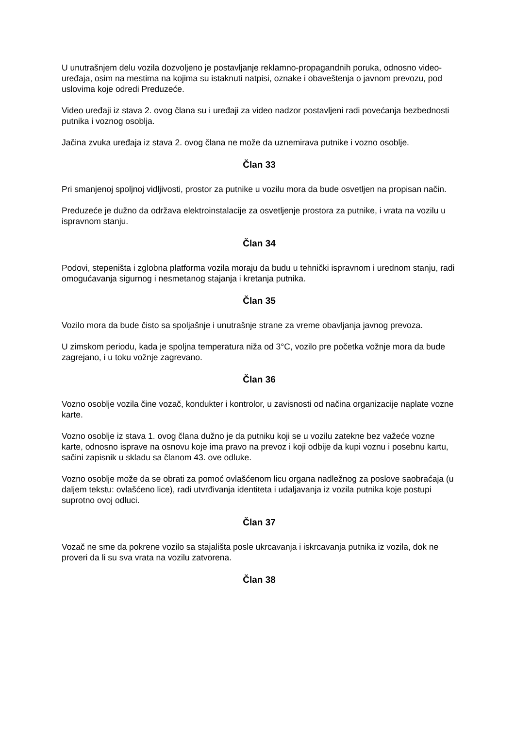U unutrašnjem delu vozila dozvoljeno je postavljanje reklamno-propagandnih poruka, odnosno video-uređaja, osim na mestima na kojima su istaknuti natpisi, oznake i obaveštenja o javnom prevozu, pod uslovima koje odredi Preduzeće.
Video uređaji iz stava 2. ovog člana su i uređaji za video nadzor postavljeni radi povećanja bezbednosti putnika i voznog osoblja.
Jačina zvuka uređaja iz stava 2. ovog člana ne može da uznemirava putnike i vozno osoblje.
Član 33
Pri smanjenoj spoljnoj vidljivosti, prostor za putnike u vozilu mora da bude osvetljen na propisan način.
Preduzeće je dužno da održava elektroinstalacije za osvetljenje prostora za putnike, i vrata na vozilu u ispravnom stanju.
Član 34
Podovi, stepeništa i zglobna platforma vozila moraju da budu u tehnički ispravnom i urednom stanju, radi omogućavanja sigurnog i nesmetanog stajanja i kretanja putnika.
Član 35
Vozilo mora da bude čisto sa spoljašnje i unutrašnje strane za vreme obavljanja javnog prevoza.
U zimskom periodu, kada je spoljna temperatura niža od 3°C, vozilo pre početka vožnje mora da bude zagrejano, i u toku vožnje zagrevano.
Član 36
Vozno osoblje vozila čine vozač, kondukter i kontrolor, u zavisnosti od načina organizacije naplate vozne karte.
Vozno osoblje iz stava 1. ovog člana dužno je da putniku koji se u vozilu zatekne bez važeće vozne karte, odnosno isprave na osnovu koje ima pravo na prevoz i koji odbije da kupi voznu i posebnu kartu, sačini zapisnik u skladu sa članom 43. ove odluke.
Vozno osoblje može da se obrati za pomoć ovlašćenom licu organa nadležnog za poslove saobraćaja (u daljem tekstu: ovlašćeno lice), radi utvrđivanja identiteta i udaljavanja iz vozila putnika koje postupi suprotno ovoj odluci.
Član 37
Vozač ne sme da pokrene vozilo sa stajališta posle ukrcavanja i iskrcavanja putnika iz vozila, dok ne proveri da li su sva vrata na vozilu zatvorena.
Član 38